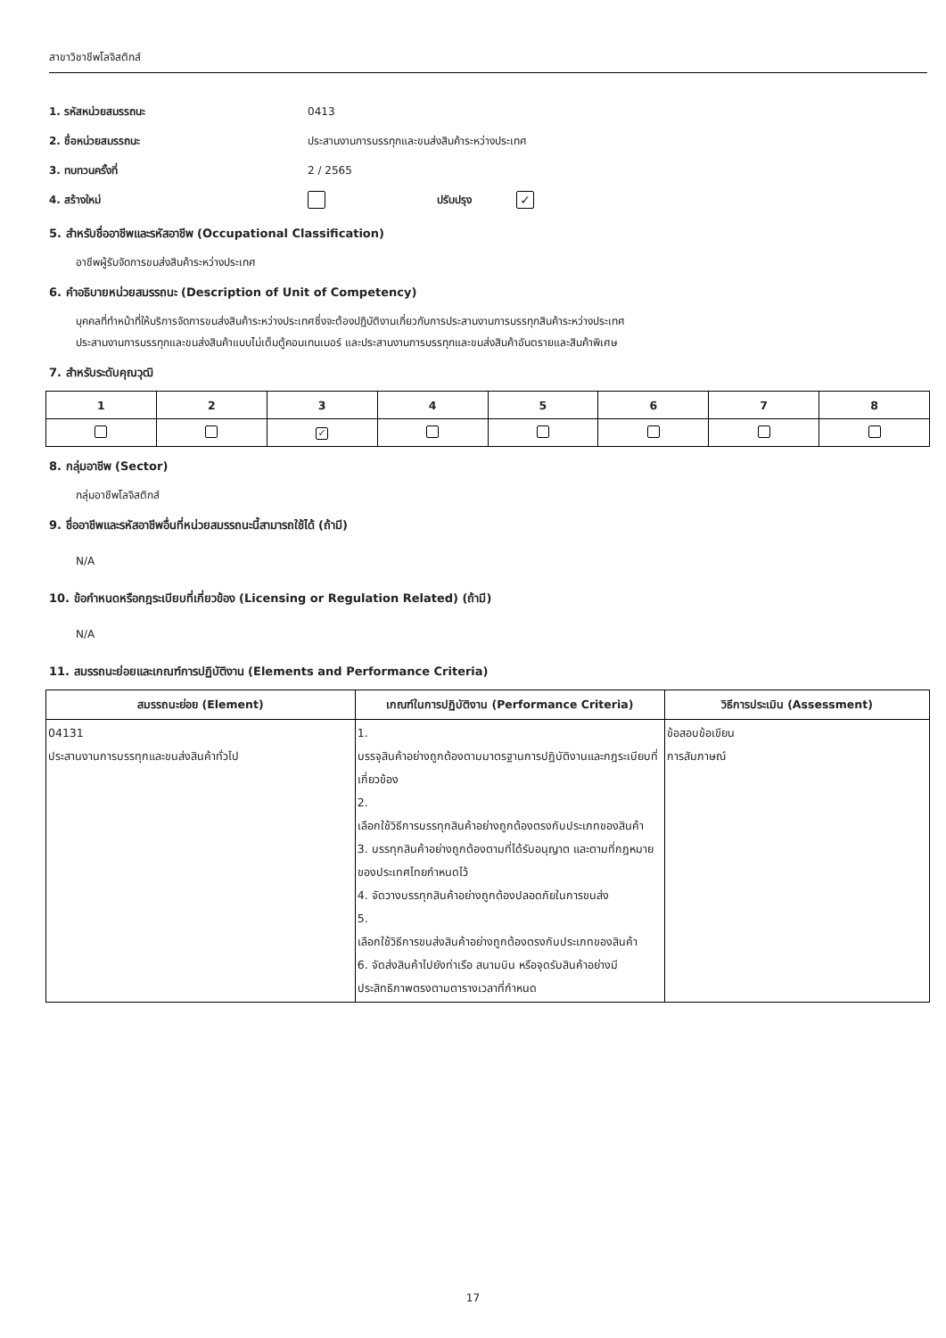สาขาวิชาชีพโลจิสติกส์
1. รหัสหน่วยสมรรถนะ 0413
2. ชื่อหน่วยสมรรถนะ ประสานงานการบรรทุกและขนส่งสินค้าระหว่างประเทศ
3. ทบทวนครั้งที่ 2 / 2565
4. สร้างใหม่ ปรับปรุง ✓
5. สำหรับชื่ออาชีพและรหัสอาชีพ (Occupational Classification)
อาชีพผู้รับจัดการขนส่งสินค้าระหว่างประเทศ
6. คำอธิบายหน่วยสมรรถนะ (Description of Unit of Competency)
บุคคลที่ทำหน้าที่ให้บริการจัดการขนส่งสินค้าระหว่างประเทศซึ่งจะต้องปฏิบัติงานเกี่ยวกับการประสานงานการบรรทุกสินค้าระหว่างประเทศ
ประสานงานการบรรทุกและขนส่งสินค้าแบบไม่เต็มตู้คอนเทนเนอร์ และประสานงานการบรรทุกและขนส่งสินค้าอันตรายและสินค้าพิเศษ
7. สำหรับระดับคุณวุฒิ
| 1 | 2 | 3 | 4 | 5 | 6 | 7 | 8 |
| | | ✓ | | | | | |
8. กลุ่มอาชีพ (Sector)
กลุ่มอาชีพโลจิสติกส์
9. ชื่ออาชีพและรหัสอาชีพอื่นที่หน่วยสมรรถนะนี้สามารถใช้ได้ (ถ้ามี)
N/A
10. ข้อกำหนดหรือกฎระเบียบที่เกี่ยวข้อง (Licensing or Regulation Related) (ถ้ามี)
N/A
11. สมรรถนะย่อยและเกณฑ์การปฏิบัติงาน (Elements and Performance Criteria)
| สมรรถนะย่อย (Element) | เกณฑ์ในการปฏิบัติงาน (Performance Criteria) | วิธีการประเมิน (Assessment) |
| --- | --- | --- |
| 04131 ประสานงานการบรรทุกและขนส่งสินค้าทั่วไป | 1. บรรจุสินค้าอย่างถูกต้องตามมาตรฐานการปฏิบัติงานและกฎระเบียบที่เกี่ยวข้อง 2. เลือกใช้วิธีการบรรทุกสินค้าอย่างถูกต้องตรงกับประเภทของสินค้า 3. บรรทุกสินค้าอย่างถูกต้องตามที่ได้รับอนุญาต และตามที่กฎหมายของประเทศไทยกำหนดไว้ 4. จัดวางบรรทุกสินค้าอย่างถูกต้องปลอดภัยในการขนส่ง 5. เลือกใช้วิธีการขนส่งสินค้าอย่างถูกต้องตรงกับประเภทของสินค้า 6. จัดส่งสินค้าไปยังท่าเรือ สนามบิน หรือจุดรับสินค้าอย่างมีประสิทธิภาพตรงตามตารางเวลาที่กำหนด | ข้อสอบข้อเขียน การสัมภาษณ์ |
17